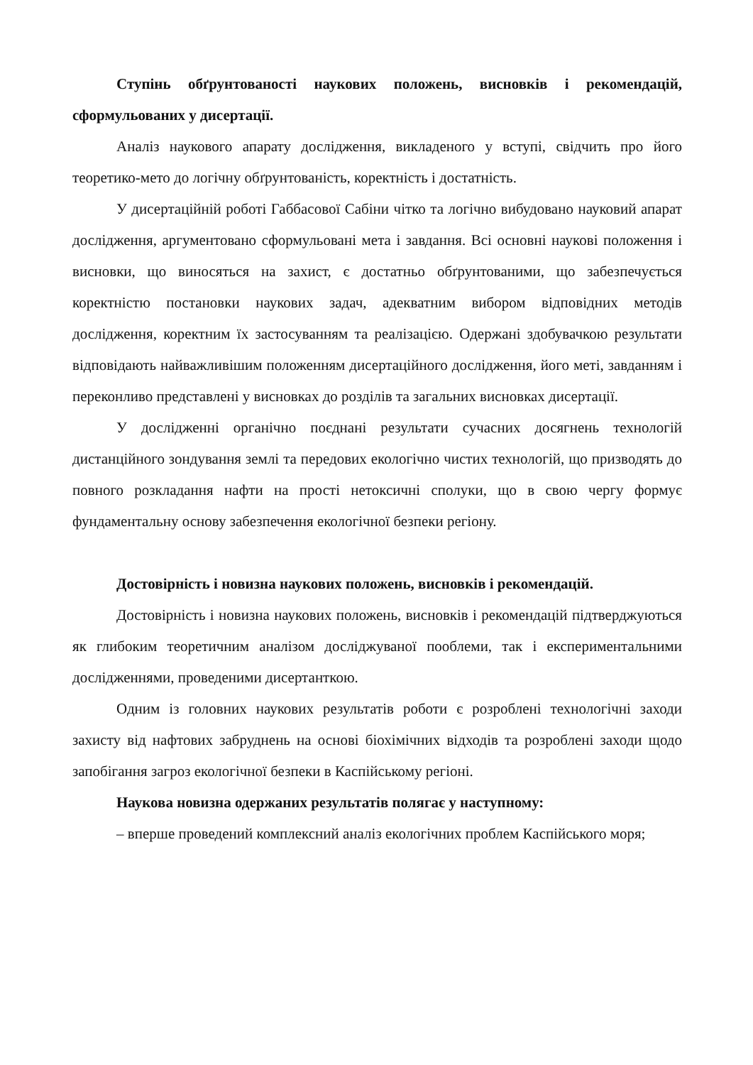Ступінь обґрунтованості наукових положень, висновків і рекомендацій, сформульованих у дисертації.
Аналіз наукового апарату дослідження, викладеного у вступі, свідчить про його теоретико-мето до логічну обґрунтованість, коректність і достатність.
У дисертаційній роботі Габбасової Сабіни чітко та логічно вибудовано науковий апарат дослідження, аргументовано сформульовані мета і завдання. Всі основні наукові положення і висновки, що виносяться на захист, є достатньо обґрунтованими, що забезпечується коректністю постановки наукових задач, адекватним вибором відповідних методів дослідження, коректним їх застосуванням та реалізацією. Одержані здобувачкою результати відповідають найважливішим положенням дисертаційного дослідження, його меті, завданням і переконливо представлені у висновках до розділів та загальних висновках дисертації.
У дослідженні органічно поєднані результати сучасних досягнень технологій дистанційного зондування землі та передових екологічно чистих технологій, що призводять до повного розкладання нафти на прості нетоксичні сполуки, що в свою чергу формує фундаментальну основу забезпечення екологічної безпеки регіону.
Достовірність і новизна наукових положень, висновків і рекомендацій.
Достовірність і новизна наукових положень, висновків і рекомендацій підтверджуються як глибоким теоретичним аналізом досліджуваної пооблеми, так і експериментальними дослідженнями, проведеними дисертанткою.
Одним із головних наукових результатів роботи є розроблені технологічні заходи захисту від нафтових забруднень на основі біохімічних відходів та розроблені заходи щодо запобігання загроз екологічної безпеки в Каспійському регіоні.
Наукова новизна одержаних результатів полягає у наступному:
– вперше проведений комплексний аналіз екологічних проблем Каспійського моря;